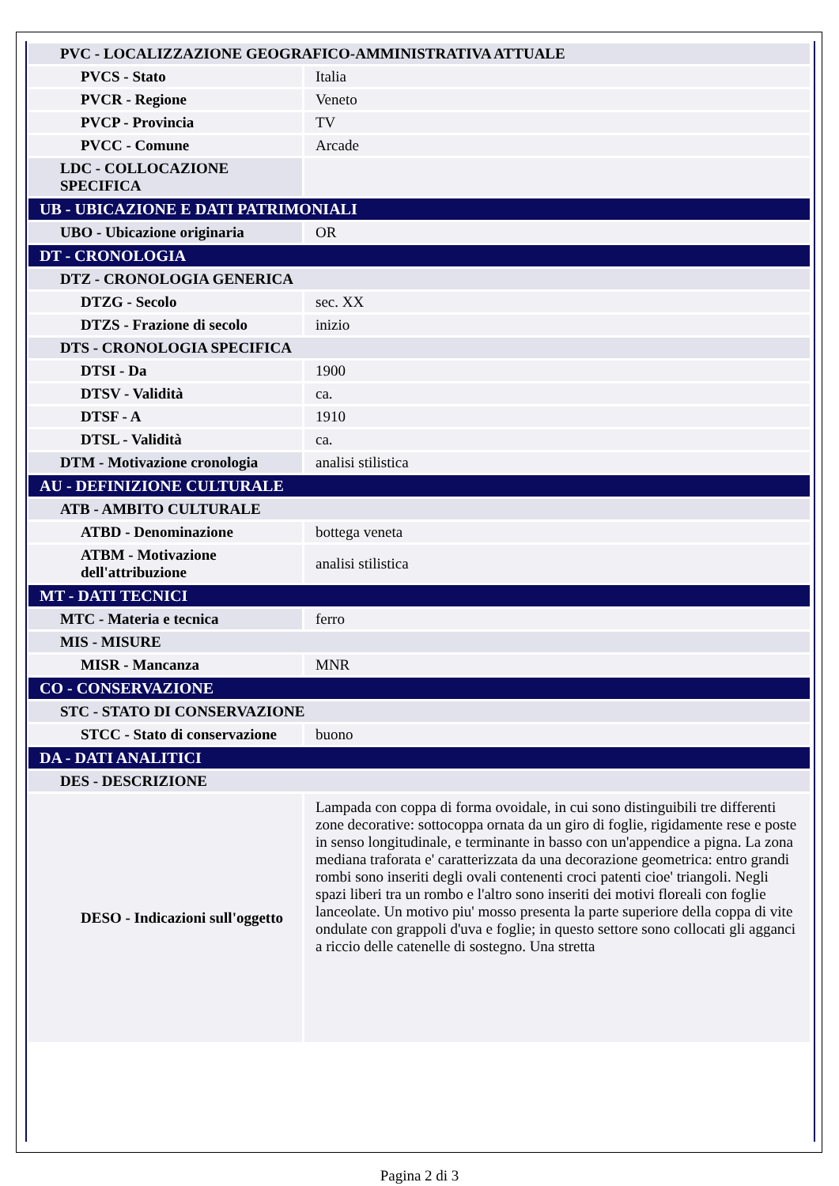| PVC - LOCALIZZAZIONE GEOGRAFICO-AMMINISTRATIVA ATTUALE | |
| PVCS - Stato | Italia |
| PVCR - Regione | Veneto |
| PVCP - Provincia | TV |
| PVCC - Comune | Arcade |
| LDC - COLLOCAZIONE SPECIFICA | |
| UB - UBICAZIONE E DATI PATRIMONIALI | |
| UBO - Ubicazione originaria | OR |
| DT - CRONOLOGIA | |
| DTZ - CRONOLOGIA GENERICA | |
| DTZG - Secolo | sec. XX |
| DTZS - Frazione di secolo | inizio |
| DTS - CRONOLOGIA SPECIFICA | |
| DTSI - Da | 1900 |
| DTSV - Validità | ca. |
| DTSF - A | 1910 |
| DTSL - Validità | ca. |
| DTM - Motivazione cronologia | analisi stilistica |
| AU - DEFINIZIONE CULTURALE | |
| ATB - AMBITO CULTURALE | |
| ATBD - Denominazione | bottega veneta |
| ATBM - Motivazione dell'attribuzione | analisi stilistica |
| MT - DATI TECNICI | |
| MTC - Materia e tecnica | ferro |
| MIS - MISURE | |
| MISR - Mancanza | MNR |
| CO - CONSERVAZIONE | |
| STC - STATO DI CONSERVAZIONE | |
| STCC - Stato di conservazione | buono |
| DA - DATI ANALITICI | |
| DES - DESCRIZIONE | |
| DESO - Indicazioni sull'oggetto | Lampada con coppa di forma ovoidale, in cui sono distinguibili tre differenti zone decorative: sottocoppa ornata da un giro di foglie, rigidamente rese e poste in senso longitudinale, e terminante in basso con un'appendice a pigna. La zona mediana traforata e' caratterizzata da una decorazione geometrica: entro grandi rombi sono inseriti degli ovali contenenti croci patenti cioe' triangoli. Negli spazi liberi tra un rombo e l'altro sono inseriti dei motivi floreali con foglie lanceolate. Un motivo piu' mosso presenta la parte superiore della coppa di vite ondulate con grappoli d'uva e foglie; in questo settore sono collocati gli agganci a riccio delle catenelle di sostegno. Una stretta |
Pagina 2 di 3